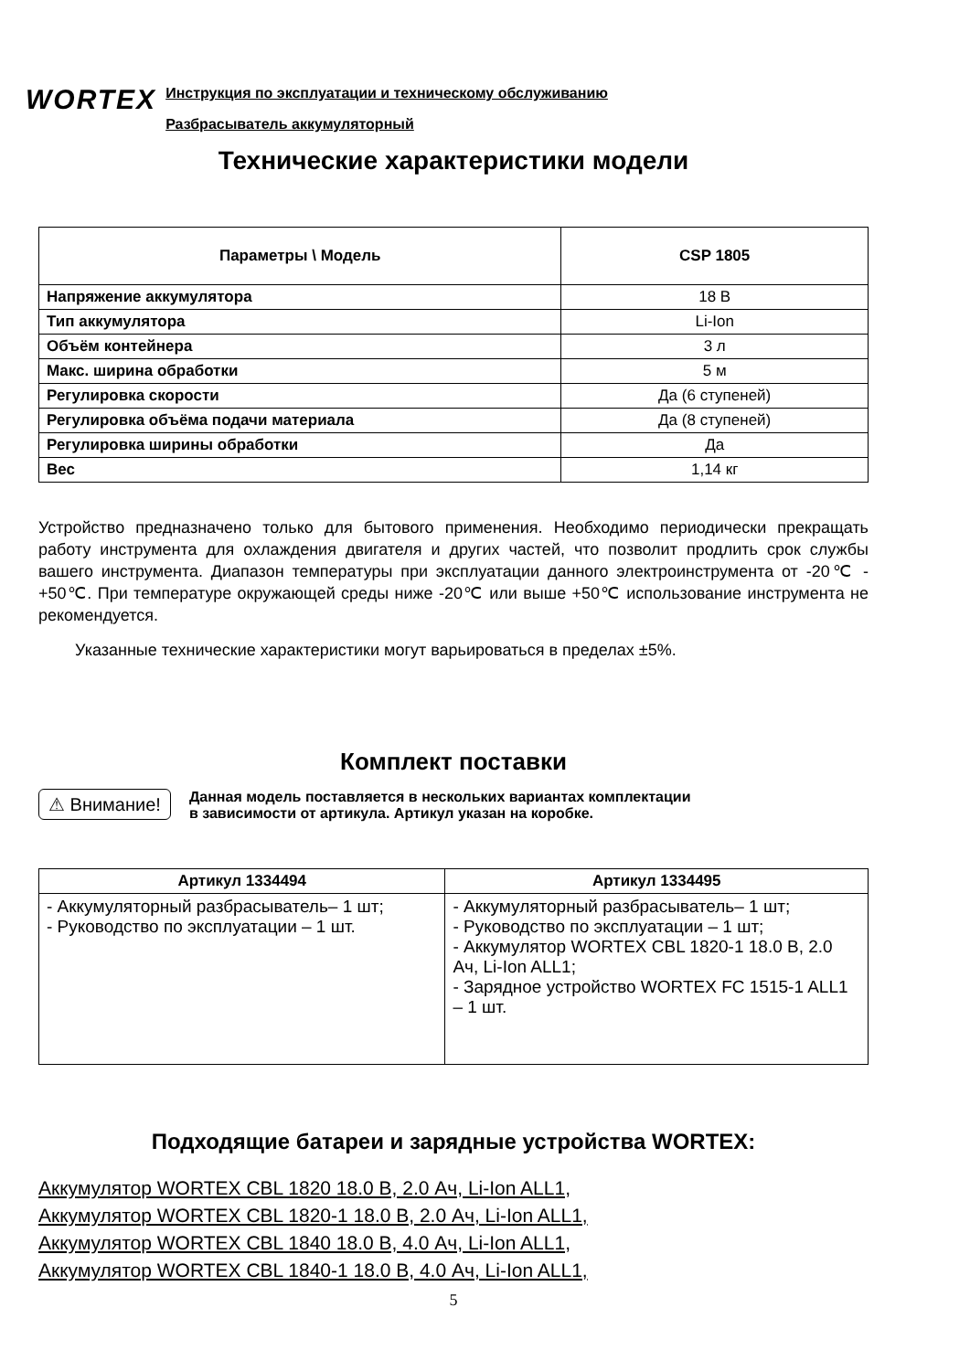WORTEX
Инструкция по эксплуатации и техническому обслуживанию
Разбрасыватель аккумуляторный
Технические характеристики модели
| Параметры \ Модель | CSP 1805 |
| --- | --- |
| Напряжение аккумулятора | 18 В |
| Тип аккумулятора | Li-Ion |
| Объём контейнера | 3 л |
| Макс. ширина обработки | 5 м |
| Регулировка скорости | Да (6 ступеней) |
| Регулировка объёма подачи материала | Да (8 ступеней) |
| Регулировка ширины обработки | Да |
| Вес | 1,14 кг |
Устройство предназначено только для бытового применения. Необходимо периодически прекращать работу инструмента для охлаждения двигателя и других частей, что позволит продлить срок службы вашего инструмента. Диапазон температуры при эксплуатации данного электроинструмента от -20℃ - +50℃. При температуре окружающей среды ниже -20℃ или выше +50℃ использование инструмента не рекомендуется.
Указанные технические характеристики могут варьироваться в пределах ±5%.
Комплект поставки
⚠ Внимание! Данная модель поставляется в нескольких вариантах комплектации
в зависимости от артикула. Артикул указан на коробке.
| Артикул 1334494 | Артикул 1334495 |
| --- | --- |
| - Аккумуляторный разбрасыватель– 1 шт; - Руководство по эксплуатации – 1 шт. | - Аккумуляторный разбрасыватель– 1 шт; - Руководство по эксплуатации – 1 шт; - Аккумулятор WORTEX CBL 1820-1 18.0 В, 2.0 Ач, Li-Ion ALL1; - Зарядное устройство WORTEX FC 1515-1 ALL1 – 1 шт. |
Подходящие батареи и зарядные устройства WORTEX:
Аккумулятор WORTEX CBL 1820 18.0 В, 2.0 Ач, Li-Ion ALL1,
Аккумулятор WORTEX CBL 1820-1 18.0 В, 2.0 Ач, Li-Ion ALL1,
Аккумулятор WORTEX CBL 1840 18.0 В, 4.0 Ач, Li-Ion ALL1,
Аккумулятор WORTEX CBL 1840-1 18.0 В, 4.0 Ач, Li-Ion ALL1,
5